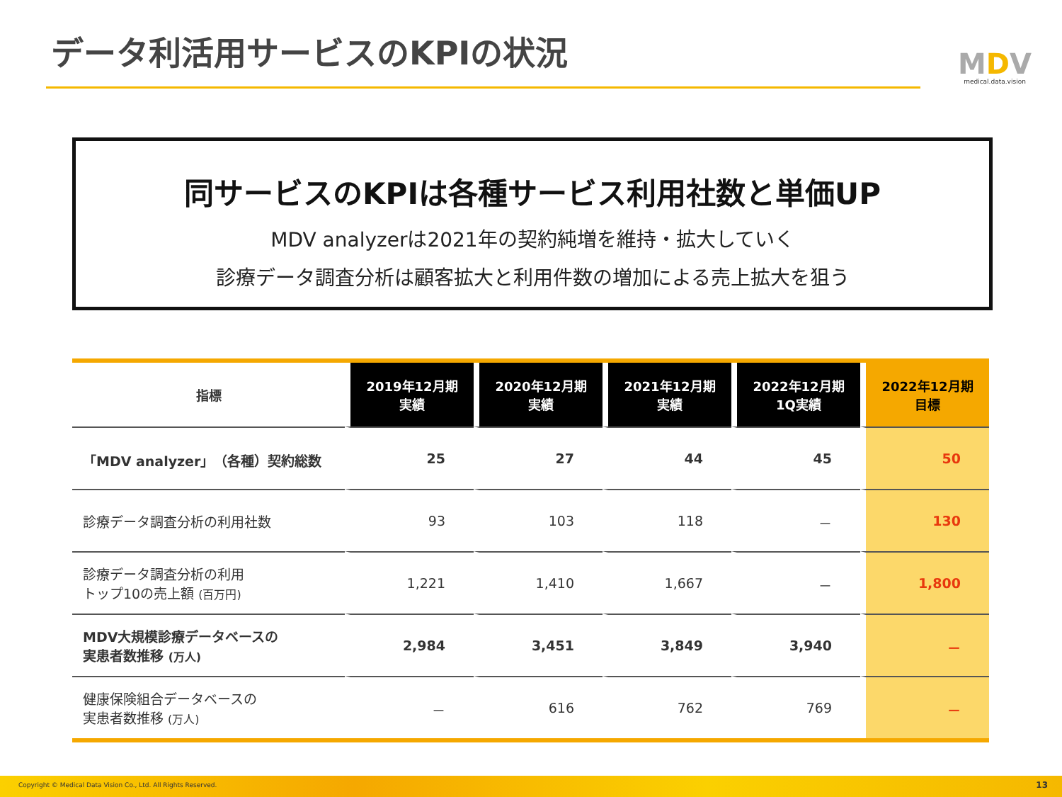データ利活用サービスのKPIの状況
MDV
medical.data.vision
同サービスのKPIは各種サービス利用社数と単価UP
MDV analyzerは2021年の契約純増を維持・拡大していく
診療データ調査分析は顧客拡大と利用件数の増加による売上拡大を狙う
| 指標 | 2019年12月期 実績 | 2020年12月期 実績 | 2021年12月期 実績 | 2022年12月期 1Q実績 | 2022年12月期 目標 |
| --- | --- | --- | --- | --- | --- |
| 「MDV analyzer」（各種）契約総数 | 25 | 27 | 44 | 45 | 50 |
| 診療データ調査分析の利用社数 | 93 | 103 | 118 | － | 130 |
| 診療データ調査分析の利用 トップ10の売上額 (百万円) | 1,221 | 1,410 | 1,667 | － | 1,800 |
| MDV大規模診療データベースの 実患者数推移 (万人) | 2,984 | 3,451 | 3,849 | 3,940 | － |
| 健康保険組合データベースの 実患者数推移 (万人) | － | 616 | 762 | 769 | － |
Copyright © Medical Data Vision Co., Ltd. All Rights Reserved. 13